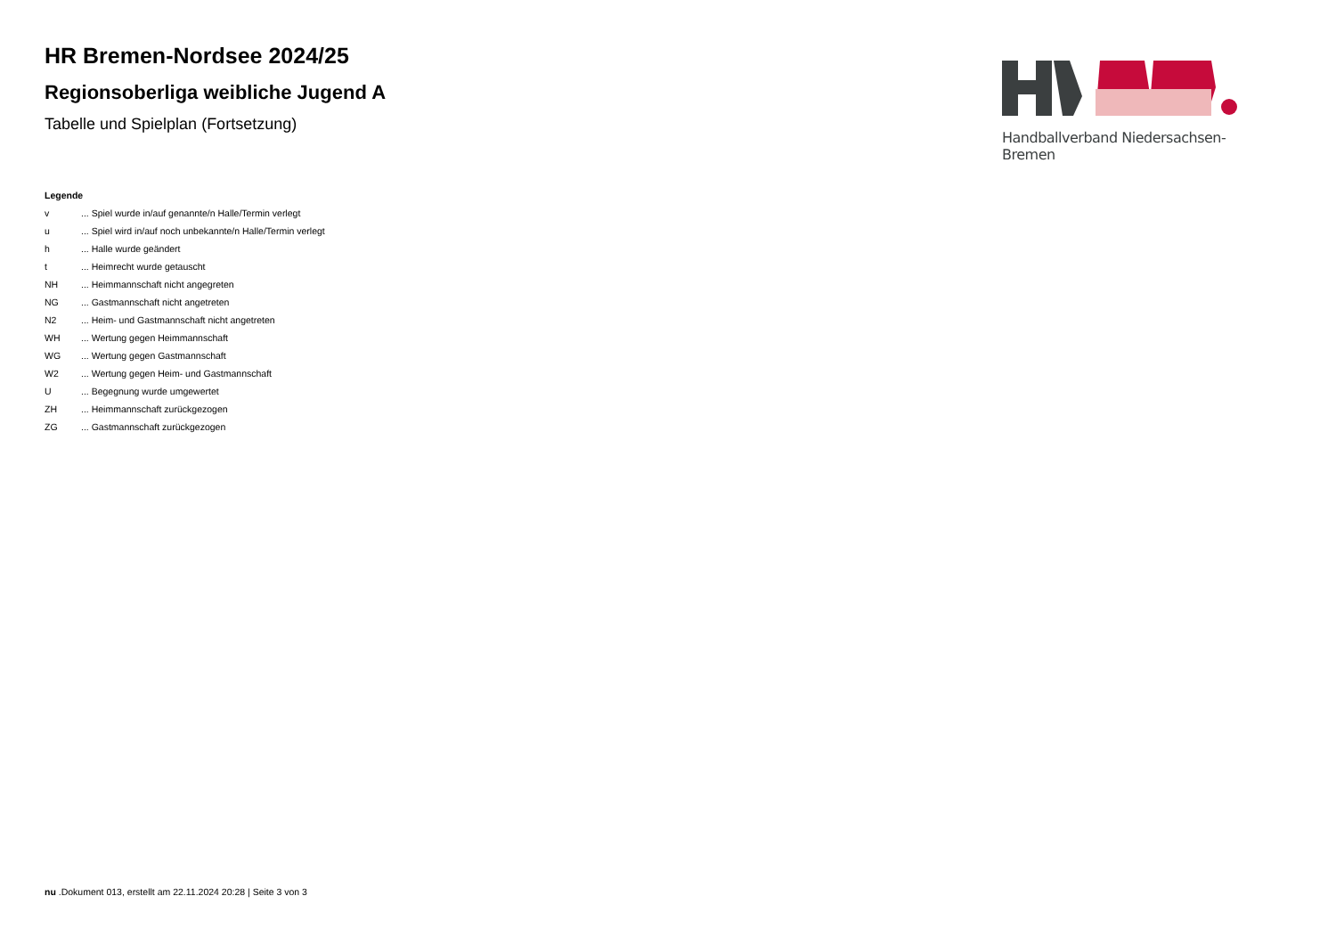HR Bremen-Nordsee 2024/25
Regionsoberliga weibliche Jugend A
Tabelle und Spielplan (Fortsetzung)
Handballverband Niedersachsen-Bremen
Legende
v... Spiel wurde in/auf genannte/n Halle/Termin verlegt
u... Spiel wird in/auf noch unbekannte/n Halle/Termin verlegt
h... Halle wurde geändert
t... Heimrecht wurde getauscht
NH... Heimmannschaft nicht angegreten
NG... Gastmannschaft nicht angetreten
N2... Heim- und Gastmannschaft nicht angetreten
WH... Wertung gegen Heimmannschaft
WG... Wertung gegen Gastmannschaft
W2... Wertung gegen Heim- und Gastmannschaft
U... Begegnung wurde umgewertet
ZH... Heimmannschaft zurückgezogen
ZG... Gastmannschaft zurückgezogen
nu .Dokument 013, erstellt am 22.11.2024 20:28 | Seite 3 von 3